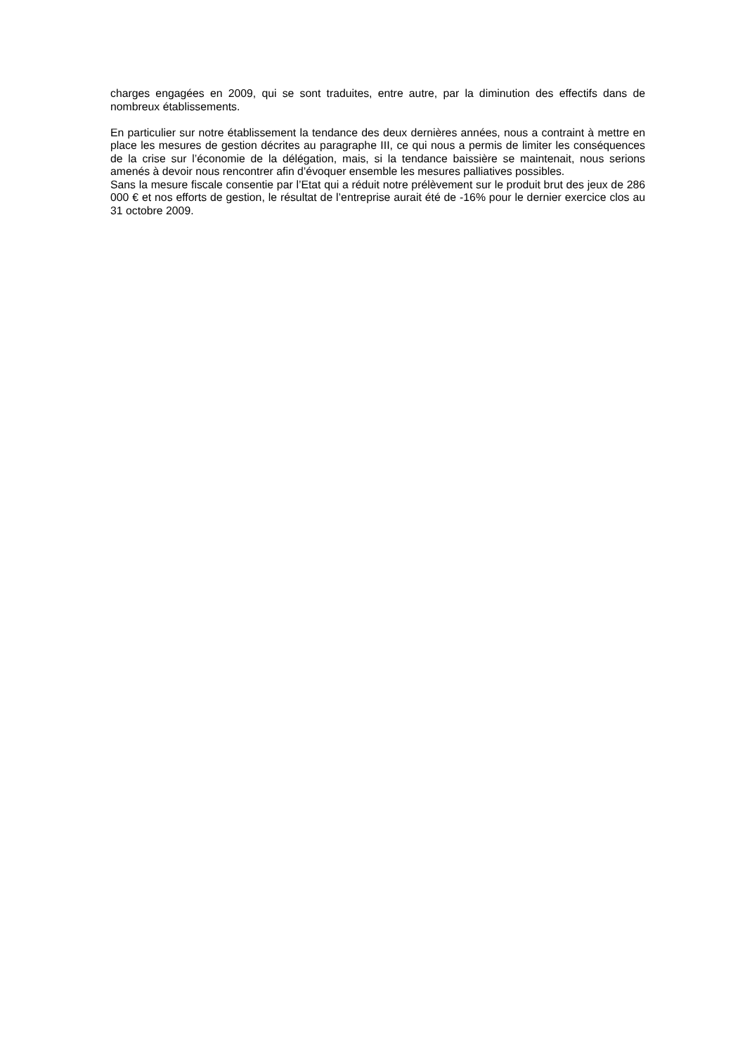charges engagées en 2009, qui se sont traduites, entre autre, par la diminution des effectifs dans de nombreux établissements.
En particulier sur notre établissement la tendance des deux dernières années, nous a contraint à mettre en place les mesures de gestion décrites au paragraphe III, ce qui nous a permis de limiter les conséquences de la crise sur l’économie de la délégation, mais, si la tendance baissière se maintenait, nous serions amenés à devoir nous rencontrer afin d’évoquer ensemble les mesures palliatives possibles.
Sans la mesure fiscale consentie par l’Etat qui a réduit notre prélèvement sur le produit brut des jeux de 286 000 € et nos efforts de gestion, le résultat de l’entreprise aurait été de -16% pour le dernier exercice clos au 31 octobre 2009.